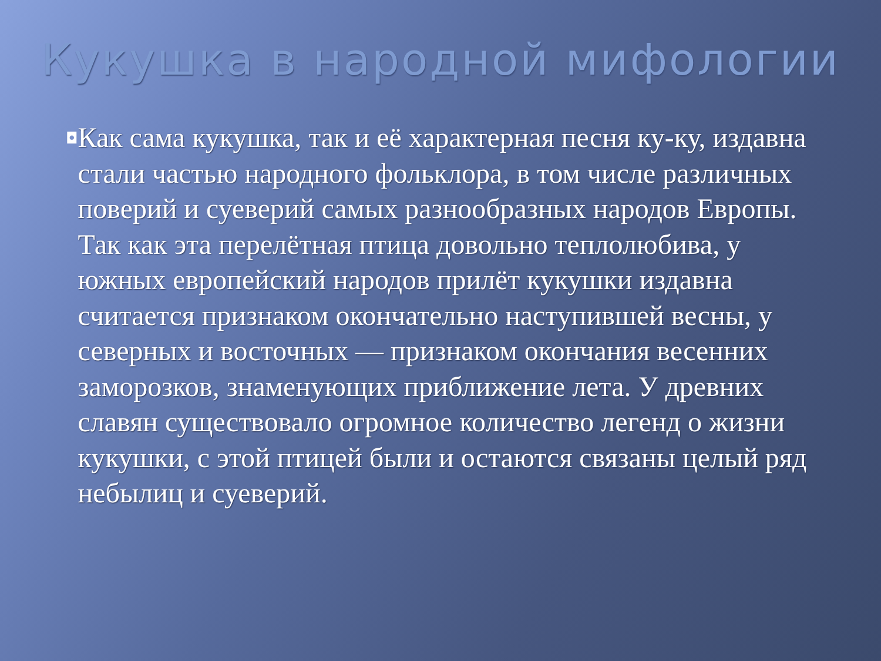Кукушка в народной мифологии
◘
Как сама кукушка, так и её характерная песня ку-ку, издавна стали частью народного фольклора, в том числе различных поверий и суеверий самых разнообразных народов Европы. Так как эта перелётная птица довольно теплолюбива, у южных европейский народов прилёт кукушки издавна считается признаком окончательно наступившей весны, у северных и восточных — признаком окончания весенних заморозков, знаменующих приближение лета. У древних славян существовало огромное количество легенд о жизни кукушки, с этой птицей были и остаются связаны целый ряд небылиц и суеверий.